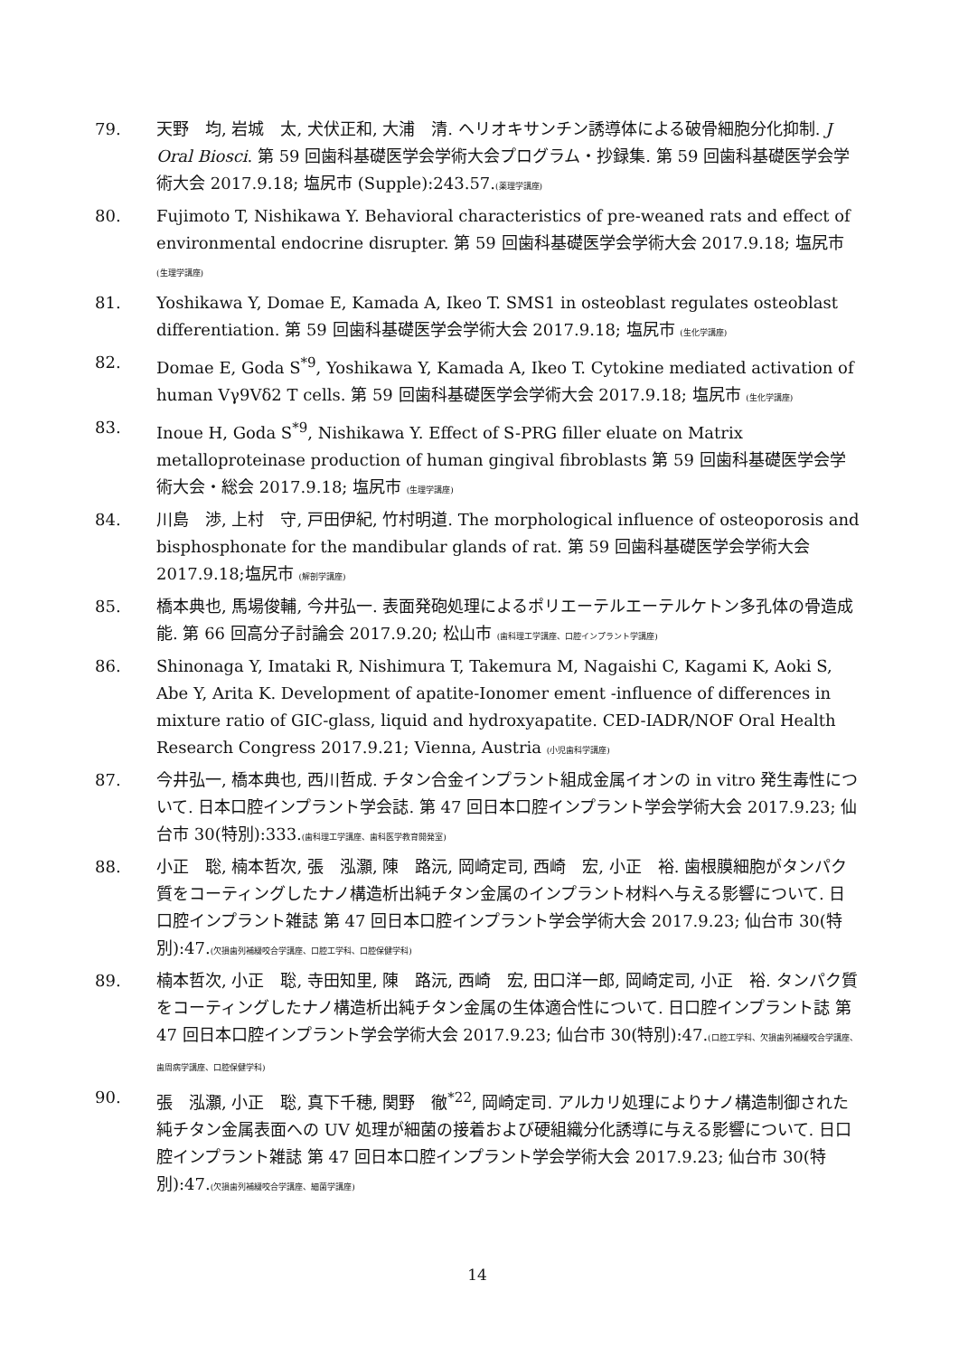79. 天野　均, 岩城　太, 犬伏正和, 大浦　清. ヘリオキサンチン誘導体による破骨細胞分化抑制. J Oral Biosci. 第 59 回歯科基礎医学会学術大会プログラム・抄録集. 第 59 回歯科基礎医学会学術大会 2017.9.18; 塩尻市 (Supple):243.57.(薬理学講座)
80. Fujimoto T, Nishikawa Y. Behavioral characteristics of pre-weaned rats and effect of environmental endocrine disrupter. 第 59 回歯科基礎医学会学術大会 2017.9.18; 塩尻市 (生理学講座)
81. Yoshikawa Y, Domae E, Kamada A, Ikeo T. SMS1 in osteoblast regulates osteoblast differentiation. 第 59 回歯科基礎医学会学術大会 2017.9.18; 塩尻市 (生化学講座)
82. Domae E, Goda S<sup>*9</sup>, Yoshikawa Y, Kamada A, Ikeo T. Cytokine mediated activation of human Vγ9Vδ2 T cells. 第 59 回歯科基礎医学会学術大会 2017.9.18; 塩尻市 (生化学講座)
83. Inoue H, Goda S<sup>*9</sup>, Nishikawa Y. Effect of S-PRG filler eluate on Matrix metalloproteinase production of human gingival fibroblasts 第 59 回歯科基礎医学会学術大会・総会 2017.9.18; 塩尻市 (生理学講座)
84. 川島　渉, 上村　守, 戸田伊紀, 竹村明道. The morphological influence of osteoporosis and bisphosphonate for the mandibular glands of rat. 第 59 回歯科基礎医学会学術大会 2017.9.18;塩尻市 (解剖学講座)
85. 橋本典也, 馬場俊輔, 今井弘一. 表面発砲処理によるポリエーテルエーテルケトン多孔体の骨造成能. 第 66 回高分子討論会 2017.9.20; 松山市 (歯科理工学講座、口腔インプラント学講座)
86. Shinonaga Y, Imataki R, Nishimura T, Takemura M, Nagaishi C, Kagami K, Aoki S, Abe Y, Arita K. Development of apatite-Ionomer ement -influence of differences in mixture ratio of GIC-glass, liquid and hydroxyapatite. CED-IADR/NOF Oral Health Research Congress 2017.9.21; Vienna, Austria (小児歯科学講座)
87. 今井弘一, 橋本典也, 西川哲成. チタン合金インプラント組成金属イオンの in vitro 発生毒性について. 日本口腔インプラント学会誌. 第 47 回日本口腔インプラント学会学術大会 2017.9.23; 仙台市 30(特別):333.(歯科理工学講座、歯科医学教育開発室)
88. 小正　聡, 楠本哲次, 張　泓灝, 陳　路沅, 岡崎定司, 西崎　宏, 小正　裕. 歯根膜細胞がタンパク質をコーティングしたナノ構造析出純チタン金属のインプラント材料へ与える影響について. 日口腔インプラント雑誌 第 47 回日本口腔インプラント学会学術大会 2017.9.23; 仙台市 30(特別):47.(欠損歯列補綴咬合学講座、口腔工学科、口腔保健学科)
89. 楠本哲次, 小正　聡, 寺田知里, 陳　路沅, 西崎　宏, 田口洋一郎, 岡崎定司, 小正　裕. タンパク質をコーティングしたナノ構造析出純チタン金属の生体適合性について. 日口腔インプラント誌 第 47 回日本口腔インプラント学会学術大会 2017.9.23; 仙台市 30(特別):47.(口腔工学科、欠損歯列補綴咬合学講座、歯周病学講座、口腔保健学科)
90. 張　泓灝, 小正　聡, 真下千穂, 関野　徹<sup>*22</sup>, 岡崎定司. アルカリ処理によりナノ構造制御された純チタン金属表面への UV 処理が細菌の接着および硬組織分化誘導に与える影響について. 日口腔インプラント雑誌 第 47 回日本口腔インプラント学会学術大会 2017.9.23; 仙台市 30(特別):47.(欠損歯列補綴咬合学講座、細菌学講座)
14